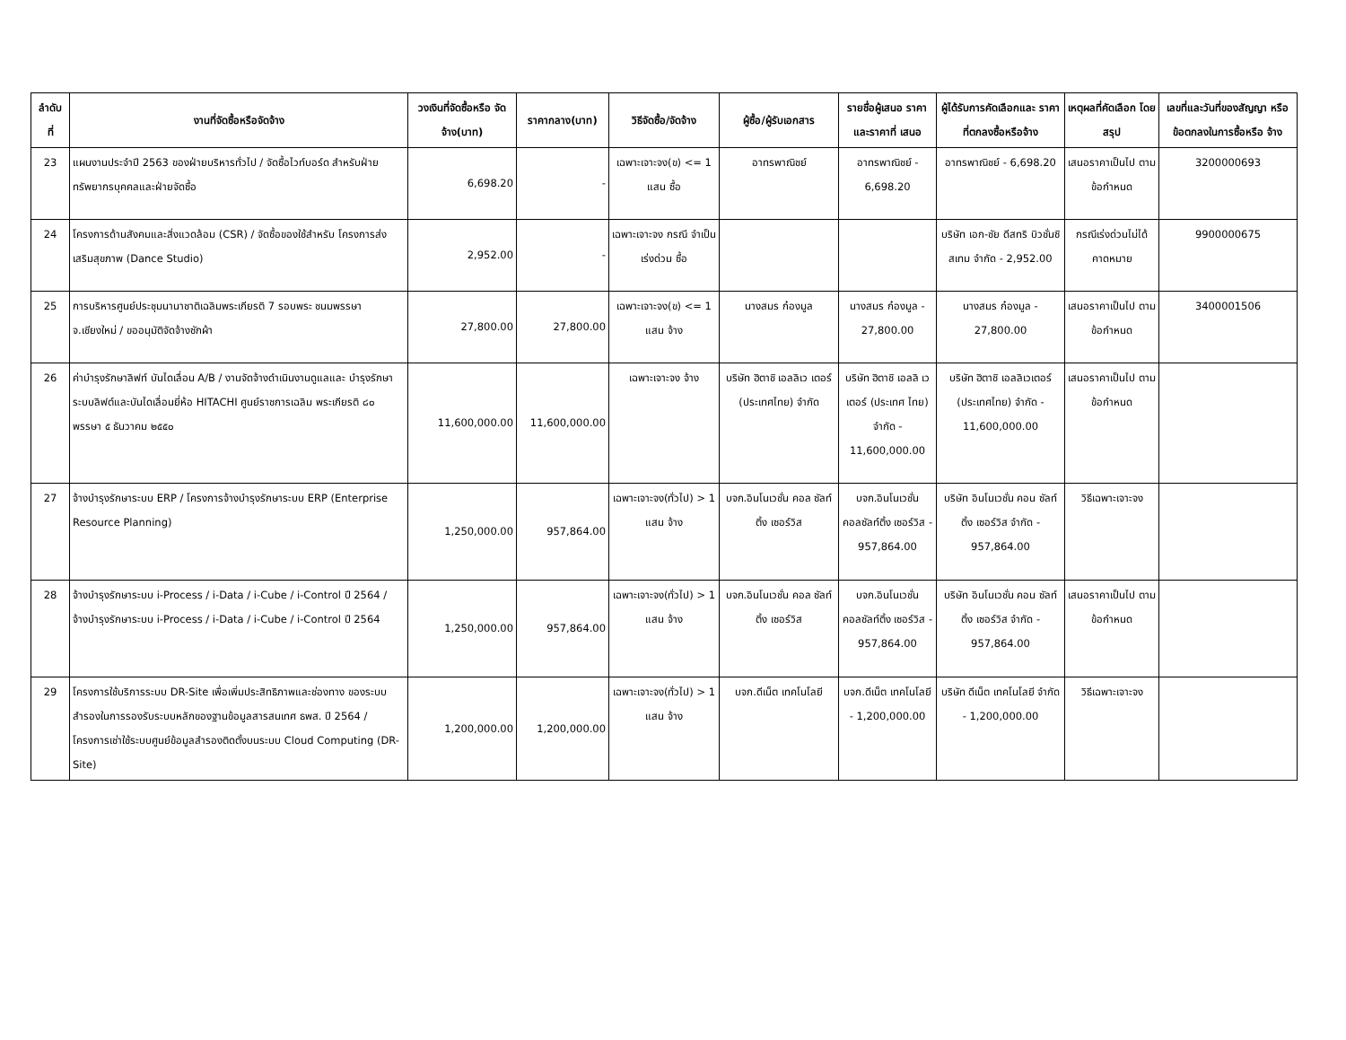| ลำดับ ที่ | งานที่จัดซื้อหรือจัดจ้าง | วงเงินที่จัดซื้อหรือ จัดจ้าง(บาท) | ราคากลาง(บาท) | วิธีจัดซื้อ/จัดจ้าง | ผู้ซื้อ/ผู้รับเอกสาร | รายชื่อผู้เสนอ ราคาและราคาที่ เสนอ | ผู้ได้รับการคัดเลือกและ ราคาที่ตกลงซื้อหรือจ้าง | เหตุผลที่คัดเลือก โดยสรุป | เลขที่และวันที่ของสัญญา หรือข้อตกลงในการซื้อหรือ จ้าง |
| --- | --- | --- | --- | --- | --- | --- | --- | --- | --- |
| 23 | แผนงานประจำปี 2563 ของฝ่ายบริหารทั่วไป / จัดซื้อไวท์บอร์ด สำหรับฝ่ายทรัพยากรบุคคลและฝ่ายจัดซื้อ | 6,698.20 | - | เฉพาะเจาะจง(ข) <= 1 แสน ซื้อ | อาทรพาณิชย์ | อาทรพาณิชย์ - 6,698.20 | อาทรพาณิชย์ - 6,698.20 | เสนอราคาเป็นไป ตามข้อกำหนด | 3200000693 |
| 24 | โครงการด้านสังคมและสิ่งแวดล้อม (CSR) / จัดซื้อของใช้สำหรับ โครงการส่งเสริมสุขภาพ (Dance Studio) | 2,952.00 | - | เฉพาะเจาะจง กรณี จำเป็นเร่งด่วน ซื้อ | | | บริษัท เอก-ชัย ดีสทริ บิวชั่นซิสเทม จำกัด - 2,952.00 | กรณีเร่งด่วนไม่ได้ คาดหมาย | 9900000675 |
| 25 | การบริหารศูนย์ประชุมนานาชาติเฉลิมพระเกียรติ 7 รอบพระ ชนมพรรษา จ.เชียงใหม่ / ขออนุมัติจัดจ้างซักผ้า | 27,800.00 | 27,800.00 | เฉพาะเจาะจง(ข) <= 1 แสน จ้าง | นางสมร ก๋องมูล | นางสมร ก๋องมูล - 27,800.00 | นางสมร ก๋องมูล - 27,800.00 | เสนอราคาเป็นไป ตามข้อกำหนด | 3400001506 |
| 26 | ค่าบำรุงรักษาลิฟท์ บันไดเลื่อน A/B / งานจัดจ้างดำเนินงานดูแลและ บำรุงรักษาระบบลิฟต์และบันไดเลื่อนยี่ห้อ HITACHI ศูนย์ราชการเฉลิม พระเกียรติ ๘๐ พรรษา ๕ ธันวาคม ๒๕๕๐ | 11,600,000.00 | 11,600,000.00 | เฉพาะเจาะจง จ้าง | บริษัท ฮิตาชิ เอลลิเว เตอร์ (ประเทศไทย) จำกัด | บริษัท ฮิตาชิ เอลลิ เวเตอร์ (ประเทศ ไทย) จำกัด - 11,600,000.00 | บริษัท ฮิตาชิ เอลลิเวเตอร์ (ประเทศไทย) จำกัด - 11,600,000.00 | เสนอราคาเป็นไป ตามข้อกำหนด | |
| 27 | จ้างบำรุงรักษาระบบ ERP / โครงการจ้างบำรุงรักษาระบบ ERP (Enterprise Resource Planning) | 1,250,000.00 | 957,864.00 | เฉพาะเจาะจง(ทั่วไป) > 1 แสน จ้าง | บจก.อินโนเวชั่น คอล ซัลท์ติ้ง เซอร์วิส | บจก.อินโนเวชั่น คอลซัลท์ติ้ง เซอร์วิส - 957,864.00 | บริษัท อินโนเวชั่น คอน ซัลท์ติ้ง เซอร์วิส จำกัด - 957,864.00 | วิธีเฉพาะเจาะจง | |
| 28 | จ้างบำรุงรักษาระบบ i-Process / i-Data / i-Cube / i-Control ปี 2564 / จ้างบำรุงรักษาระบบ i-Process / i-Data / i-Cube / i-Control ปี 2564 | 1,250,000.00 | 957,864.00 | เฉพาะเจาะจง(ทั่วไป) > 1 แสน จ้าง | บจก.อินโนเวชั่น คอล ซัลท์ติ้ง เซอร์วิส | บจก.อินโนเวชั่น คอลซัลท์ติ้ง เซอร์วิส - 957,864.00 | บริษัท อินโนเวชั่น คอน ซัลท์ติ้ง เซอร์วิส จำกัด - 957,864.00 | เสนอราคาเป็นไป ตามข้อกำหนด | |
| 29 | โครงการใช้บริการระบบ DR-Site เพื่อเพิ่มประสิทธิภาพและช่องทาง ของระบบสำรองในการรองรับระบบหลักของฐานข้อมูลสารสนเทศ ธพส. ปี 2564 / โครงการเช่าใช้ระบบศูนย์ข้อมูลสำรองติดตั้งบนระบบ Cloud Computing (DR-Site) | 1,200,000.00 | 1,200,000.00 | เฉพาะเจาะจง(ทั่วไป) > 1 แสน จ้าง | บจก.ดีเน็ต เทคโนโลยี | บจก.ดีเน็ต เทคโนโลยี - 1,200,000.00 | บริษัท ดีเน็ต เทคโนโลยี จำกัด - 1,200,000.00 | วิธีเฉพาะเจาะจง | |